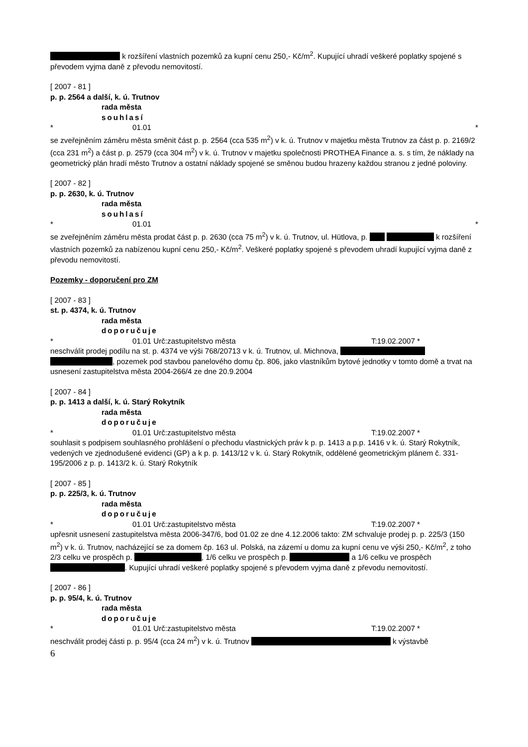k rozšíření vlastních pozemků za kupní cenu 250,- Kč/m<sup>2</sup>. Kupující uhradí veškeré poplatky spojené s převodem vyjma daně z převodu nemovitostí.
[ 2007 - 81 ]
p. p. 2564 a další, k. ú. Trutnov
rada města
souhlasí
* 01.01 *
se zveřejněním záměru města směnit část p. p. 2564 (cca 535 m<sup>2</sup>) v k. ú. Trutnov v majetku města Trutnov za část p. p. 2169/2 (cca 231 m<sup>2</sup>) a část p. p. 2579 (cca 304 m<sup>2</sup>) v k. ú. Trutnov v majetku společnosti PROTHEA Finance a. s. s tím, že náklady na geometrický plán hradí město Trutnov a ostatní náklady spojené se směnou budou hrazeny každou stranou z jedné poloviny.
[ 2007 - 82 ]
p. p. 2630, k. ú. Trutnov
rada města
souhlasí
* 01.01 *
se zveřejněním záměru města prodat část p. p. 2630 (cca 75 m<sup>2</sup>) v k. ú. Trutnov, ul. Hütlova, p. k rozšíření vlastních pozemků za nabízenou kupní cenu 250,- Kč/m<sup>2</sup>. Veškeré poplatky spojené s převodem uhradí kupující vyjma daně z převodu nemovitostí.
Pozemky - doporučení pro ZM
[ 2007 - 83 ]
st. p. 4374, k. ú. Trutnov
rada města
doporučuje
* 01.01 Urč:zastupitelstvo města T:19.02.2007 *
neschválit prodej podílu na st. p. 4374 ve výši 768/20713 v k. ú. Trutnov, ul. Michnova, , pozemek pod stavbou panelového domu čp. 806, jako vlastníkům bytové jednotky v tomto domě a trvat na usnesení zastupitelstva města 2004-266/4 ze dne 20.9.2004
[ 2007 - 84 ]
p. p. 1413 a další, k. ú. Starý Rokytník
rada města
doporučuje
* 01.01 Urč:zastupitelstvo města T:19.02.2007 *
souhlasit s podpisem souhlasného prohlášení o přechodu vlastnických práv k p. p. 1413 a p.p. 1416 v k. ú. Starý Rokytník, vedených ve zjednodušené evidenci (GP) a k p. p. 1413/12 v k. ú. Starý Rokytník, oddělené geometrickým plánem č. 331-195/2006 z p. p. 1413/2 k. ú. Starý Rokytník
[ 2007 - 85 ]
p. p. 225/3, k. ú. Trutnov
rada města
doporučuje
* 01.01 Urč:zastupitelstvo města T:19.02.2007 *
upřesnit usnesení zastupitelstva města 2006-347/6, bod 01.02 ze dne 4.12.2006 takto: ZM schvaluje prodej p. p. 225/3 (150 m<sup>2</sup>) v k. ú. Trutnov, nacházející se za domem čp. 163 ul. Polská, na zázemí u domu za kupní cenu ve výši 250,- Kč/m<sup>2</sup>, z toho 2/3 celku ve prospěch p. , 1/6 celku ve prospěch p. a 1/6 celku ve prospěch . Kupující uhradí veškeré poplatky spojené s převodem vyjma daně z převodu nemovitostí.
[ 2007 - 86 ]
p. p. 95/4, k. ú. Trutnov
rada města
doporučuje
* 01.01 Urč:zastupitelstvo města T:19.02.2007 *
neschválit prodej části p. p. 95/4 (cca 24 m<sup>2</sup>) v k. ú. Trutnov k výstavbě
6